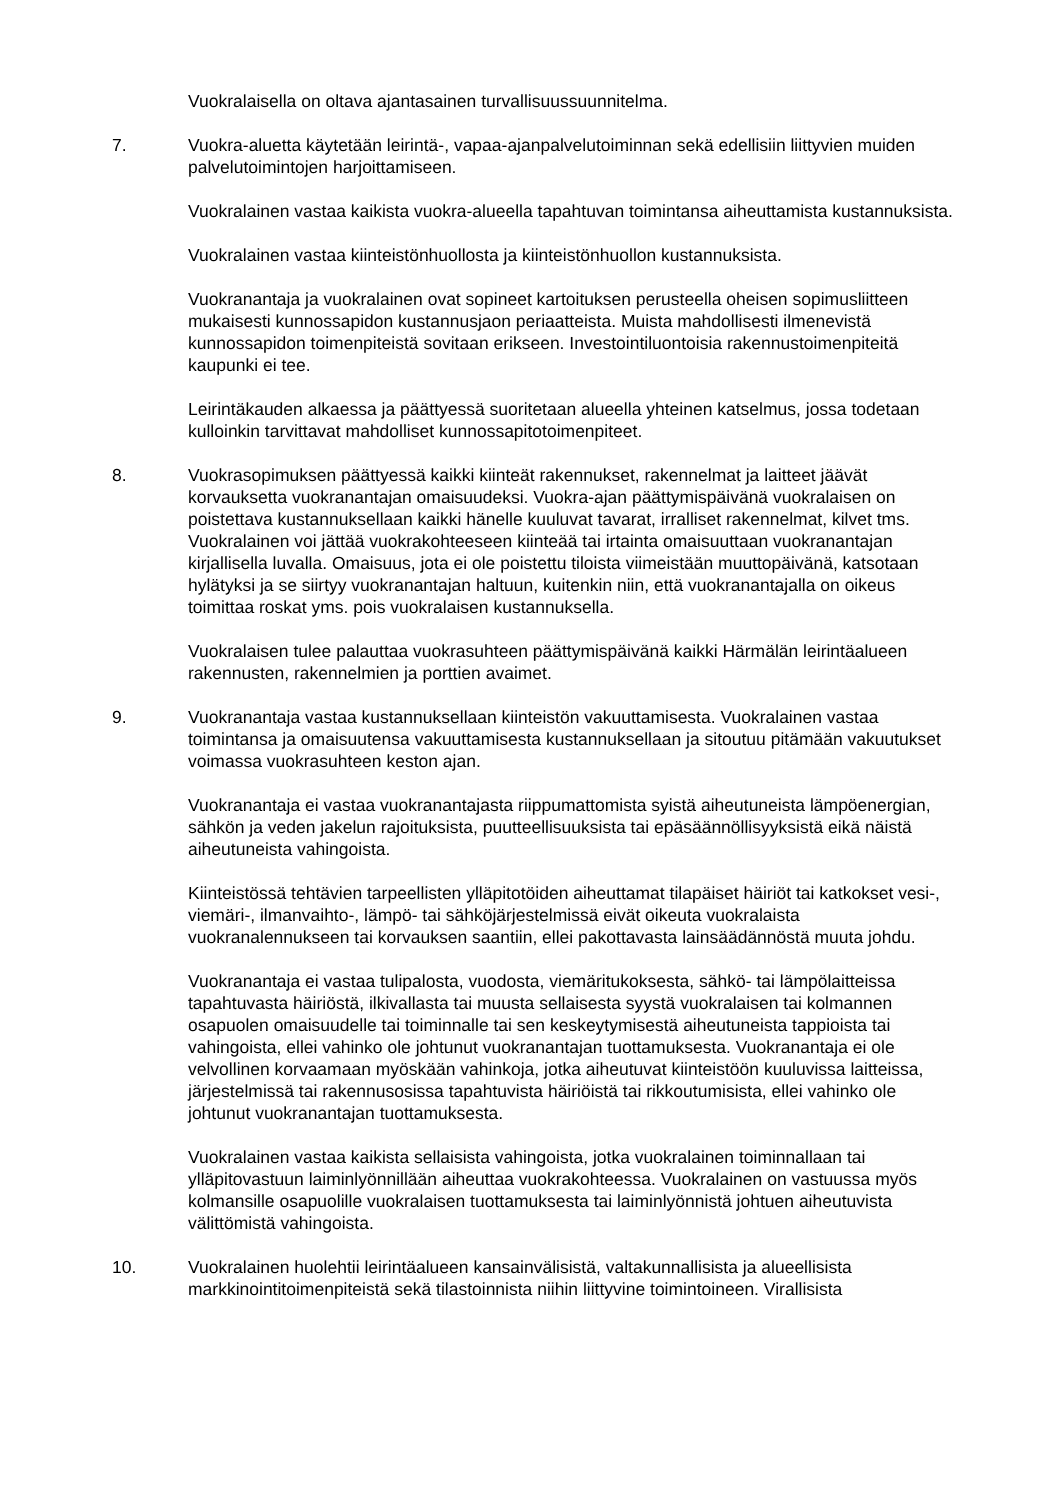Vuokralaisella on oltava ajantasainen turvallisuussuunnitelma.
7. Vuokra-aluetta käytetään leirintä-, vapaa-ajanpalvelutoiminnan sekä edellisiin liittyvien muiden palvelutoimintojen harjoittamiseen.
Vuokralainen vastaa kaikista vuokra-alueella tapahtuvan toimintansa aiheuttamista kustannuksista.
Vuokralainen vastaa kiinteistönhuollosta ja kiinteistönhuollon kustannuksista.
Vuokranantaja ja vuokralainen ovat sopineet kartoituksen perusteella oheisen sopimusliitteen mukaisesti kunnossapidon kustannusjaon periaatteista. Muista mahdollisesti ilmenevistä kunnossapidon toimenpiteistä sovitaan erikseen. Investointiluontoisia rakennustoimenpiteitä kaupunki ei tee.
Leirintäkauden alkaessa ja päättyessä suoritetaan alueella yhteinen katselmus, jossa todetaan kulloinkin tarvittavat mahdolliset kunnossapitotoimenpiteet.
8. Vuokrasopimuksen päättyessä kaikki kiinteät rakennukset, rakennelmat ja laitteet jäävät korvauksetta vuokranantajan omaisuudeksi. Vuokra-ajan päättymispäivänä vuokralaisen on poistettava kustannuksellaan kaikki hänelle kuuluvat tavarat, irralliset rakennelmat, kilvet tms. Vuokralainen voi jättää vuokrakohteeseen kiinteää tai irtainta omaisuuttaan vuokranantajan kirjallisella luvalla. Omaisuus, jota ei ole poistettu tiloista viimeistään muuttopäivänä, katsotaan hylätyksi ja se siirtyy vuokranantajan haltuun, kuitenkin niin, että vuokranantajalla on oikeus toimittaa roskat yms. pois vuokralaisen kustannuksella.
Vuokralaisen tulee palauttaa vuokrasuhteen päättymispäivänä kaikki Härmälän leirintäalueen rakennusten, rakennelmien ja porttien avaimet.
9. Vuokranantaja vastaa kustannuksellaan kiinteistön vakuuttamisesta. Vuokralainen vastaa toimintansa ja omaisuutensa vakuuttamisesta kustannuksellaan ja sitoutuu pitämään vakuutukset voimassa vuokrasuhteen keston ajan.
Vuokranantaja ei vastaa vuokranantajasta riippumattomista syistä aiheutuneista lämpöenergian, sähkön ja veden jakelun rajoituksista, puutteellisuuksista tai epäsäännöllisyyksistä eikä näistä aiheutuneista vahingoista.
Kiinteistössä tehtävien tarpeellisten ylläpitotöiden aiheuttamat tilapäiset häiriöt tai katkokset vesi-, viemäri-, ilmanvaihto-, lämpö- tai sähköjärjestelmissä eivät oikeuta vuokralaista vuokranalennukseen tai korvauksen saantiin, ellei pakottavasta lainsäädännöstä muuta johdu.
Vuokranantaja ei vastaa tulipalosta, vuodosta, viemäritukoksesta, sähkö- tai lämpölaitteissa tapahtuvasta häiriöstä, ilkivallasta tai muusta sellaisesta syystä vuokralaisen tai kolmannen osapuolen omaisuudelle tai toiminnalle tai sen keskeytymisestä aiheutuneista tappioista tai vahingoista, ellei vahinko ole johtunut vuokranantajan tuottamuksesta. Vuokranantaja ei ole velvollinen korvaamaan myöskään vahinkoja, jotka aiheutuvat kiinteistöön kuuluvissa laitteissa, järjestelmissä tai rakennusosissa tapahtuvista häiriöistä tai rikkoutumisista, ellei vahinko ole johtunut vuokranantajan tuottamuksesta.
Vuokralainen vastaa kaikista sellaisista vahingoista, jotka vuokralainen toiminnallaan tai ylläpitovastuun laiminlyönnillään aiheuttaa vuokrakohteessa. Vuokralainen on vastuussa myös kolmansille osapuolille vuokralaisen tuottamuksesta tai laiminlyönnistä johtuen aiheutuvista välittömistä vahingoista.
10. Vuokralainen huolehtii leirintäalueen kansainvälisistä, valtakunnallisista ja alueellisista markkinointitoimenpiteistä sekä tilastoinnista niihin liittyvine toimintoineen. Virallisista